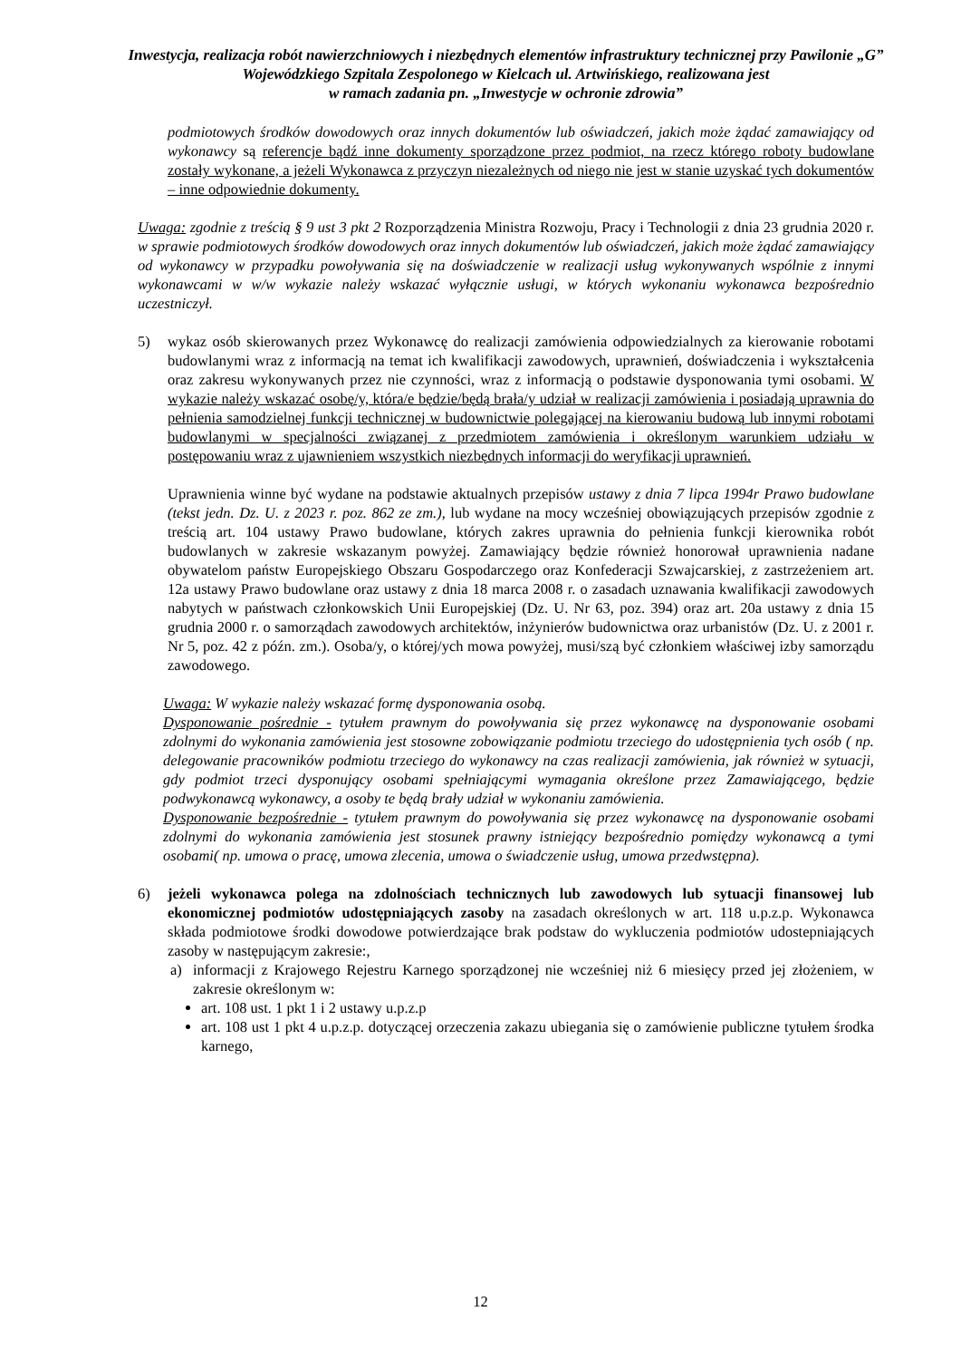Inwestycja, realizacja robót nawierzchniowych i niezbędnych elementów infrastruktury technicznej przy Pawilonie „G” Wojewódzkiego Szpitala Zespolonego w Kielcach ul. Artwińskiego, realizowana jest
w ramach zadania pn. „Inwestycje w ochronie zdrowia”
podmiotowych środków dowodowych oraz innych dokumentów lub oświadczeń, jakich może żądać zamawiający od wykonawcy są referencje bądź inne dokumenty sporządzone przez podmiot, na rzecz którego roboty budowlane zostały wykonane, a jeżeli Wykonawca z przyczyn niezależnych od niego nie jest w stanie uzyskać tych dokumentów – inne odpowiednie dokumenty.
Uwaga: zgodnie z treścią § 9 ust 3 pkt 2 Rozporządzenia Ministra Rozwoju, Pracy i Technologii z dnia 23 grudnia 2020 r. w sprawie podmiotowych środków dowodowych oraz innych dokumentów lub oświadczeń, jakich może żądać zamawiający od wykonawcy w przypadku powoływania się na doświadczenie w realizacji usług wykonywanych wspólnie z innymi wykonawcami w w/w wykazie należy wskazać wyłącznie usługi, w których wykonaniu wykonawca bezpośrednio uczestniczył.
5) wykaz osób skierowanych przez Wykonawcę do realizacji zamówienia odpowiedzialnych za kierowanie robotami budowlanymi wraz z informacją na temat ich kwalifikacji zawodowych, uprawnień, doświadczenia i wykształcenia oraz zakresu wykonywanych przez nie czynności, wraz z informacją o podstawie dysponowania tymi osobami. W wykazie należy wskazać osobę/y, która/e będzie/będą brała/y udział w realizacji zamówienia i posiadają uprawnia do pełnienia samodzielnej funkcji technicznej w budownictwie polegającej na kierowaniu budową lub innymi robotami budowlanymi w specjalności związanej z przedmiotem zamówienia i określonym warunkiem udziału w postępowaniu wraz z ujawnieniem wszystkich niezbędnych informacji do weryfikacji uprawnień.
Uprawnienia winne być wydane na podstawie aktualnych przepisów ustawy z dnia 7 lipca 1994r Prawo budowlane (tekst jedn. Dz. U. z 2023 r. poz. 862 ze zm.), lub wydane na mocy wcześniej obowiązujących przepisów zgodnie z treścią art. 104 ustawy Prawo budowlane, których zakres uprawnia do pełnienia funkcji kierownika robót budowlanych w zakresie wskazanym powyżej. Zamawiający będzie również honorował uprawnienia nadane obywatelom państw Europejskiego Obszaru Gospodarczego oraz Konfederacji Szwajcarskiej, z zastrzeżeniem art. 12a ustawy Prawo budowlane oraz ustawy z dnia 18 marca 2008 r. o zasadach uznawania kwalifikacji zawodowych nabytych w państwach członkowskich Unii Europejskiej (Dz. U. Nr 63, poz. 394) oraz art. 20a ustawy z dnia 15 grudnia 2000 r. o samorządach zawodowych architektów, inżynierów budownictwa oraz urbanistów (Dz. U. z 2001 r. Nr 5, poz. 42 z późn. zm.). Osoba/y, o której/ych mowa powyżej, musi/szą być członkiem właściwej izby samorządu zawodowego.
Uwaga: W wykazie należy wskazać formę dysponowania osobą.
Dysponowanie pośrednie - tytułem prawnym do powoływania się przez wykonawcę na dysponowanie osobami zdolnymi do wykonania zamówienia jest stosowne zobowiązanie podmiotu trzeciego do udostępnienia tych osób ( np. delegowanie pracowników podmiotu trzeciego do wykonawcy na czas realizacji zamówienia, jak również w sytuacji, gdy podmiot trzeci dysponujący osobami spełniającymi wymagania określone przez Zamawiającego, będzie podwykonawcą wykonawcy, a osoby te będą brały udział w wykonaniu zamówienia.
Dysponowanie bezpośrednie - tytułem prawnym do powoływania się przez wykonawcę na dysponowanie osobami zdolnymi do wykonania zamówienia jest stosunek prawny istniejący bezpośrednio pomiędzy wykonawcą a tymi osobami( np. umowa o pracę, umowa zlecenia, umowa o świadczenie usług, umowa przedwstępna).
6) jeżeli wykonawca polega na zdolnościach technicznych lub zawodowych lub sytuacji finansowej lub ekonomicznej podmiotów udostępniających zasoby na zasadach określonych w art. 118 u.p.z.p. Wykonawca składa podmiotowe środki dowodowe potwierdzające brak podstaw do wykluczenia podmiotów udostepniających zasoby w następującym zakresie:,
a) informacji z Krajowego Rejestru Karnego sporządzonej nie wcześniej niż 6 miesięcy przed jej złożeniem, w zakresie określonym w:
art. 108 ust. 1 pkt 1 i 2 ustawy u.p.z.p
art. 108 ust 1 pkt 4 u.p.z.p. dotyczącej orzeczenia zakazu ubiegania się o zamówienie publiczne tytułem środka karnego,
12